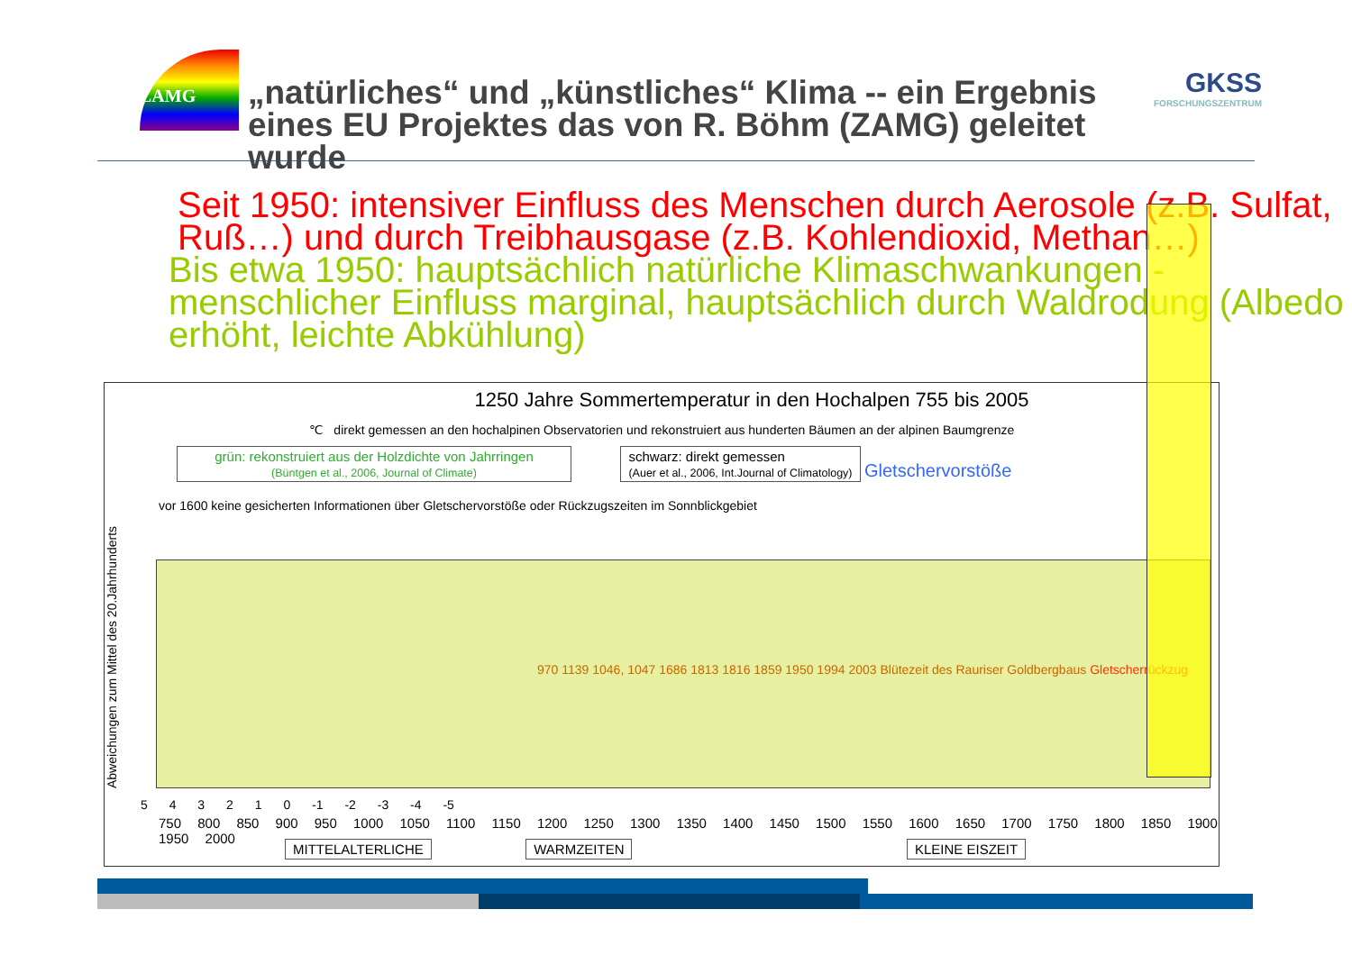ZAMG
„natürliches“ und „künstliches“ Klima -- ein Ergebnis eines EU Projektes das von R. Böhm (ZAMG) geleitet wurde
GKSS
FORSCHUNGSZENTRUM
Seit 1950: intensiver Einfluss des Menschen durch Aerosole (z.B. Sulfat, Ruß…) und durch Treibhausgase (z.B. Kohlendioxid, Methan…)
Bis etwa 1950: hauptsächlich natürliche Klimaschwankungen - menschlicher Einfluss marginal, hauptsächlich durch Waldrodung (Albedo erhöht, leichte Abkühlung)
1250 Jahre Sommertemperatur in den Hochalpen 755 bis 2005
℃ direkt gemessen an den hochalpinen Observatorien und rekonstruiert aus hunderten Bäumen an der alpinen Baumgrenze
grün: rekonstruiert aus der Holzdichte von Jahrringen
(Büntgen et al., 2006, Journal of Climate) schwarz: direkt gemessen
(Auer et al., 2006, Int.Journal of Climatology) Gletschervorstöße
vor 1600 keine gesicherten Informationen über Gletschervorstöße oder Rückzugszeiten im Sonnblickgebiet
Abweichungen zum Mittel des 20.Jahrhunderts
970 1139 1046, 1047 1686 1813 1816 1859 1950 1994 2003 Blütezeit des Rauriser Goldbergbaus Gletscherrückzug
5 4 3 2 1 0 -1 -2 -3 -4 -5
750 800 850 900 950 1000 1050 1100 1150 1200 1250 1300 1350 1400 1450 1500 1550 1600 1650 1700 1750 1800 1850 1900 1950 2000
MITTELALTERLICHE WARMZEITEN KLEINE EISZEIT